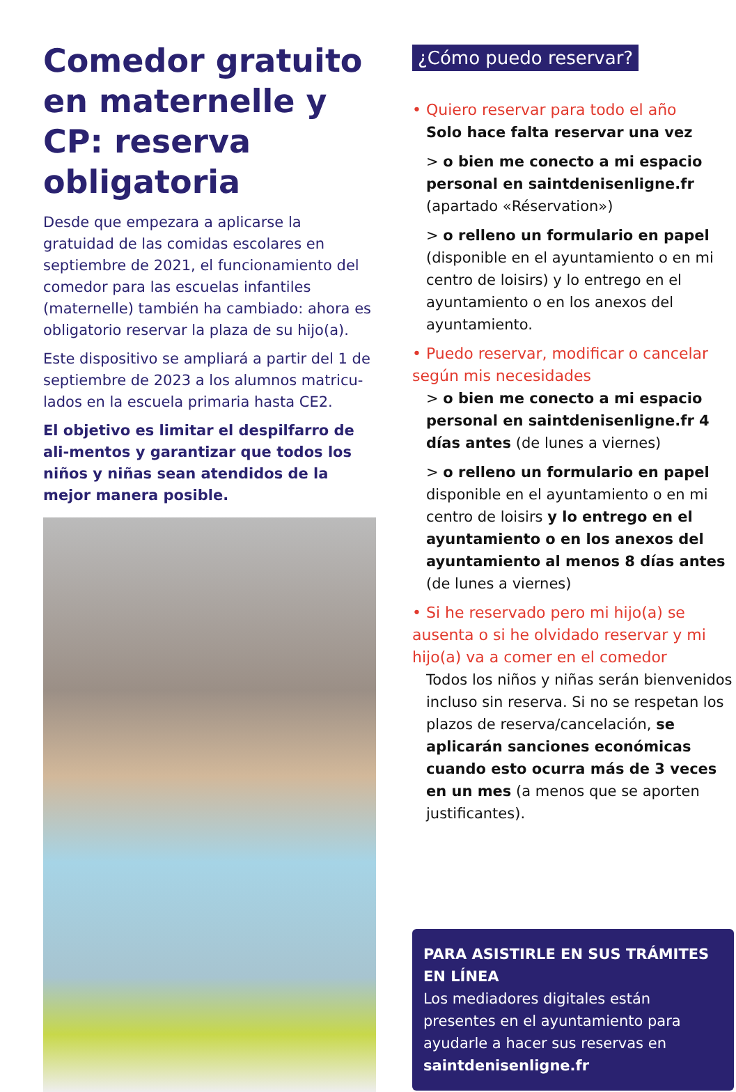Comedor gratuito en maternelle y CP: reserva obligatoria
Desde que empezara a aplicarse la gratuidad de las comidas escolares en septiembre de 2021, el funcionamiento del comedor para las escuelas infantiles (maternelle) también ha cambiado: ahora es obligatorio reservar la plaza de su hijo(a).
Este dispositivo se ampliará a partir del 1 de septiembre de 2023 a los alumnos matricu-lados en la escuela primaria hasta CE2.
El objetivo es limitar el despilfarro de ali-mentos y garantizar que todos los niños y niñas sean atendidos de la mejor manera posible.
¿Cómo puedo reservar?
• Quiero reservar para todo el año
Solo hace falta reservar una vez
> o bien me conecto a mi espacio personal en saintdenisenligne.fr (apartado «Réservation»)
> o relleno un formulario en papel (disponible en el ayuntamiento o en mi centro de loisirs) y lo entrego en el ayuntamiento o en los anexos del ayuntamiento.
• Puedo reservar, modificar o cancelar según mis necesidades
> o bien me conecto a mi espacio personal en saintdenisenligne.fr 4 días antes (de lunes a viernes)
> o relleno un formulario en papel disponible en el ayuntamiento o en mi centro de loisirs y lo entrego en el ayuntamiento o en los anexos del ayuntamiento al menos 8 días antes (de lunes a viernes)
• Si he reservado pero mi hijo(a) se ausenta o si he olvidado reservar y mi hijo(a) va a comer en el comedor
Todos los niños y niñas serán bienvenidos incluso sin reserva. Si no se respetan los plazos de reserva/cancelación, se aplicarán sanciones económicas cuando esto ocurra más de 3 veces en un mes (a menos que se aporten justificantes).
PARA ASISTIRLE EN SUS TRÁMITES EN LÍNEA
Los mediadores digitales están presentes en el ayuntamiento para ayudarle a hacer sus reservas en saintdenisenligne.fr